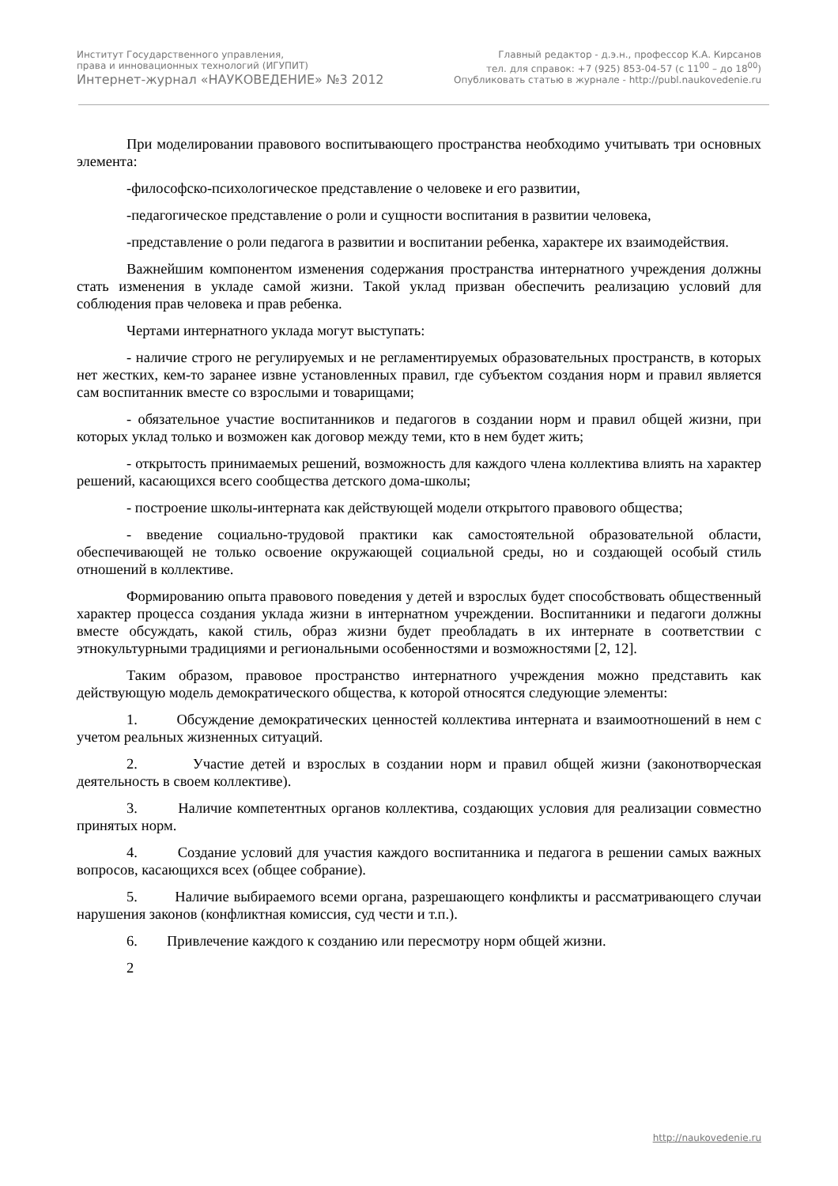Институт Государственного управления,
права и инновационных технологий (ИГУПИТ)
Интернет-журнал «НАУКОВЕДЕНИЕ» №3 2012
Главный редактор - д.э.н., профессор К.А. Кирсанов
тел. для справок: +7 (925) 853-04-57 (с 11<sup>00</sup> – до 18<sup>00</sup>)
Опубликовать статью в журнале - http://publ.naukovedenie.ru
При моделировании правового воспитывающего пространства необходимо учитывать три основных элемента:
-философско-психологическое представление о человеке и его развитии,
-педагогическое представление о роли и сущности воспитания в развитии человека,
-представление о роли педагога в развитии и воспитании ребенка, характере их взаимодействия.
Важнейшим компонентом изменения содержания пространства интернатного учреждения должны стать изменения в укладе самой жизни. Такой уклад призван обеспечить реализацию условий для соблюдения прав человека и прав ребенка.
Чертами интернатного уклада могут выступать:
- наличие строго не регулируемых и не регламентируемых образовательных пространств, в которых нет жестких, кем-то заранее извне установленных правил, где субъектом создания норм и правил является сам воспитанник вместе со взрослыми и товарищами;
- обязательное участие воспитанников и педагогов в создании норм и правил общей жизни, при которых уклад только и возможен как договор между теми, кто в нем будет жить;
- открытость принимаемых решений, возможность для каждого члена коллектива влиять на характер решений, касающихся всего сообщества детского дома-школы;
- построение школы-интерната как действующей модели открытого правового общества;
- введение социально-трудовой практики как самостоятельной образовательной области, обеспечивающей не только освоение окружающей социальной среды, но и создающей особый стиль отношений в коллективе.
Формированию опыта правового поведения у детей и взрослых будет способствовать общественный характер процесса создания уклада жизни в интернатном учреждении. Воспитанники и педагоги должны вместе обсуждать, какой стиль, образ жизни будет преобладать в их интернате в соответствии с этнокультурными традициями и региональными особенностями и возможностями [2, 12].
Таким образом, правовое пространство интернатного учреждения можно представить как действующую модель демократического общества, к которой относятся следующие элементы:
1. Обсуждение демократических ценностей коллектива интерната и взаимоотношений в нем с учетом реальных жизненных ситуаций.
2. Участие детей и взрослых в создании норм и правил общей жизни (законотворческая деятельность в своем коллективе).
3. Наличие компетентных органов коллектива, создающих условия для реализации совместно принятых норм.
4. Создание условий для участия каждого воспитанника и педагога в решении самых важных вопросов, касающихся всех (общее собрание).
5. Наличие выбираемого всеми органа, разрешающего конфликты и рассматривающего случаи нарушения законов (конфликтная комиссия, суд чести и т.п.).
6. Привлечение каждого к созданию или пересмотру норм общей жизни.
2
http://naukovedenie.ru